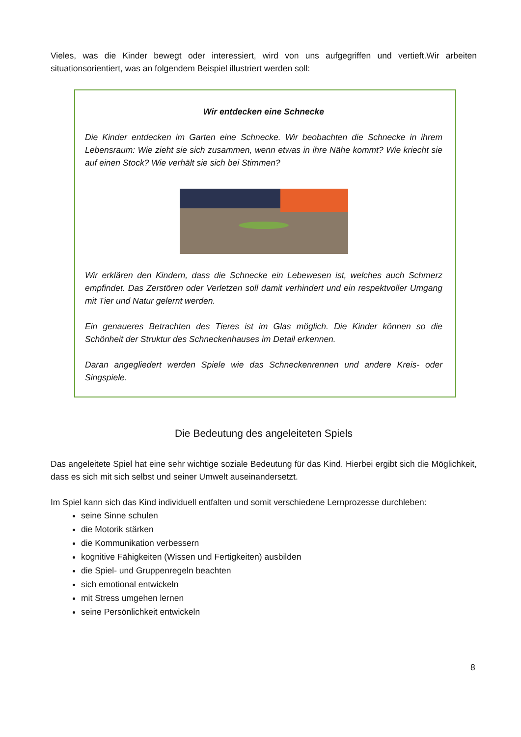Vieles, was die Kinder bewegt oder interessiert, wird von uns aufgegriffen und vertieft.Wir arbeiten situationsorientiert, was an folgendem Beispiel illustriert werden soll:
Wir entdecken eine Schnecke
Die Kinder entdecken im Garten eine Schnecke. Wir beobachten die Schnecke in ihrem Lebensraum: Wie zieht sie sich zusammen, wenn etwas in ihre Nähe kommt? Wie kriecht sie auf einen Stock? Wie verhält sie sich bei Stimmen?
Wir erklären den Kindern, dass die Schnecke ein Lebewesen ist, welches auch Schmerz empfindet. Das Zerstören oder Verletzen soll damit verhindert und ein respektvoller Umgang mit Tier und Natur gelernt werden.
Ein genaueres Betrachten des Tieres ist im Glas möglich. Die Kinder können so die Schönheit der Struktur des Schneckenhauses im Detail erkennen.
Daran angegliedert werden Spiele wie das Schneckenrennen und andere Kreis- oder Singspiele.
Die Bedeutung des angeleiteten Spiels
Das angeleitete Spiel hat eine sehr wichtige soziale Bedeutung für das Kind. Hierbei ergibt sich die Möglichkeit, dass es sich mit sich selbst und seiner Umwelt auseinandersetzt.
Im Spiel kann sich das Kind individuell entfalten und somit verschiedene Lernprozesse durchleben:
seine Sinne schulen
die Motorik stärken
die Kommunikation verbessern
kognitive Fähigkeiten (Wissen und Fertigkeiten) ausbilden
die Spiel- und Gruppenregeln beachten
sich emotional entwickeln
mit Stress umgehen lernen
seine Persönlichkeit entwickeln
8